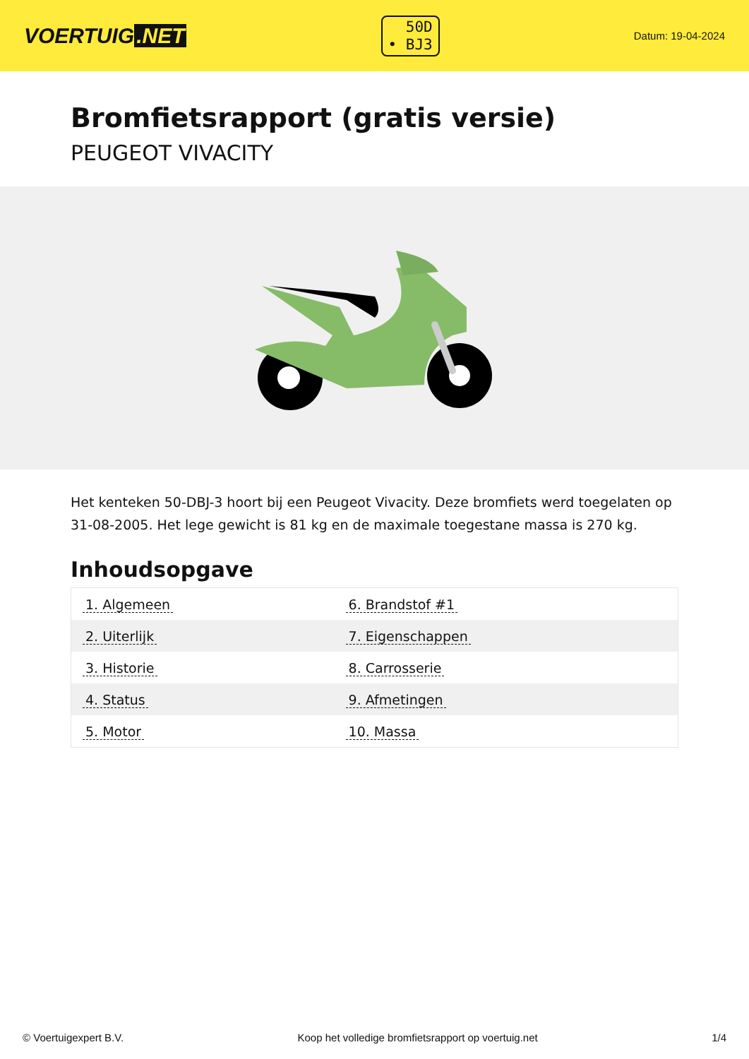VOERTUIG.NET
50D
• BJ3
Datum: 19-04-2024
Bromfietsrapport (gratis versie)
PEUGEOT VIVACITY
Het kenteken 50-DBJ-3 hoort bij een Peugeot Vivacity. Deze bromfiets werd toegelaten op 31-08-2005. Het lege gewicht is 81 kg en de maximale toegestane massa is 270 kg.
Inhoudsopgave
| 1. Algemeen | 6. Brandstof #1 |
| 2. Uiterlijk | 7. Eigenschappen |
| 3. Historie | 8. Carrosserie |
| 4. Status | 9. Afmetingen |
| 5. Motor | 10. Massa |
© Voertuigexpert B.V. Koop het volledige bromfietsrapport op voertuig.net 1/4